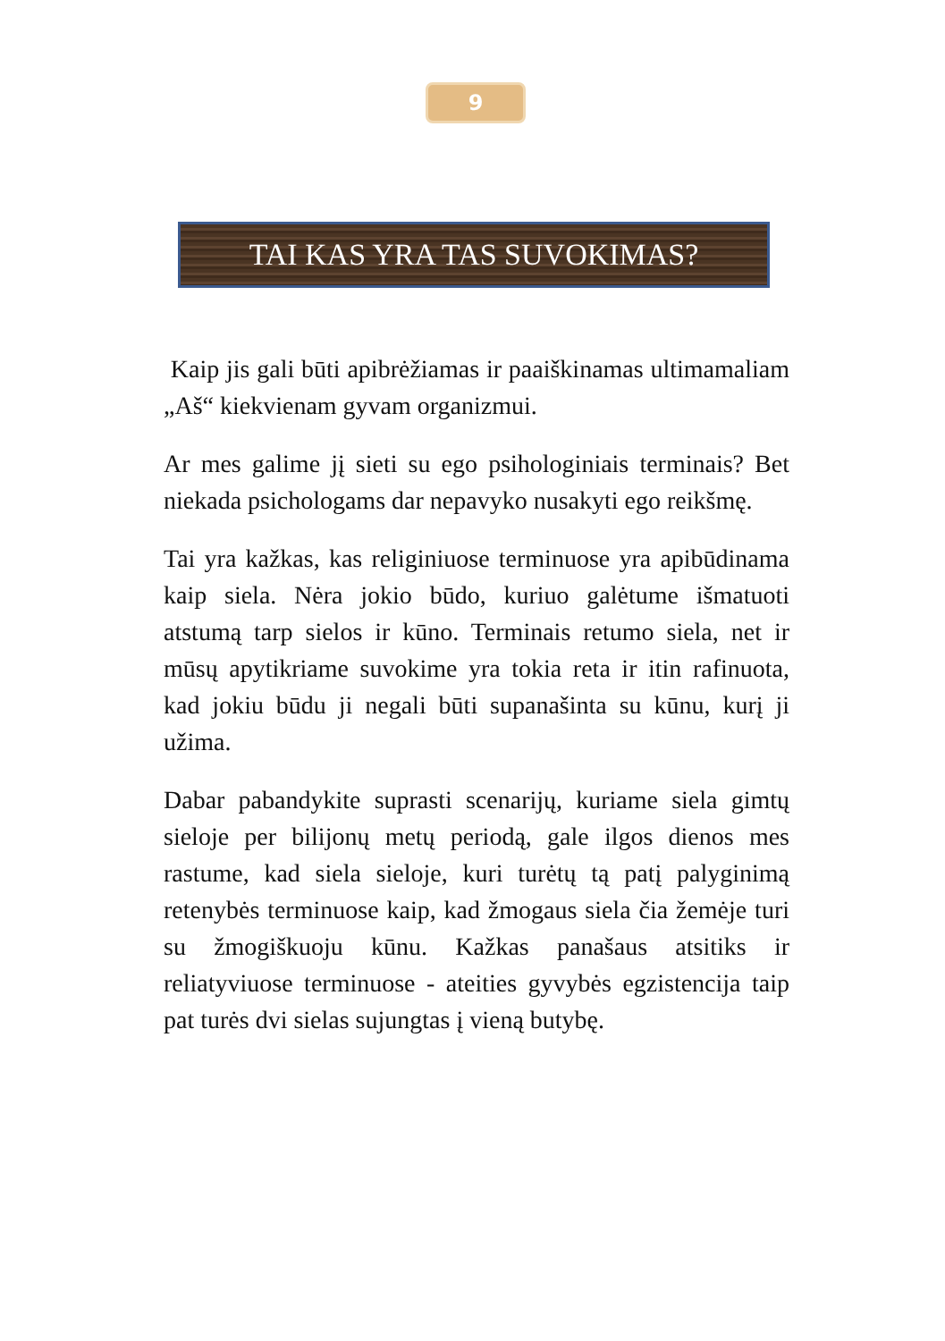9
TAI KAS YRA TAS SUVOKIMAS?
Kaip jis gali būti apibrėžiamas ir paaiškinamas ultimamaliam „Aš“ kiekvienam gyvam organizmui.
Ar mes galime jį sieti su ego psihologiniais terminais? Bet niekada psichologams dar nepavyko nusakyti ego reikšmę.
Tai yra kažkas, kas religiniuose terminuose yra apibūdinama kaip siela. Nėra jokio būdo, kuriuo galėtume išmatuoti atstumą tarp sielos ir kūno. Terminais retumo siela, net ir mūsų apytikriame suvokime yra tokia reta ir itin rafinuota, kad jokiu būdu ji negali būti supanašinta su kūnu, kurį ji užima.
Dabar pabandykite suprasti scenarijų, kuriame siela gimtų sieloje per bilijonų metų periodą, gale ilgos dienos mes rastume, kad siela sieloje, kuri turėtų tą patį palyginimą retenybės terminuose kaip, kad žmogaus siela čia žemėje turi su žmogiškuoju kūnu. Kažkas panašaus atsitiks ir reliatyviuose terminuose - ateities gyvybės egzistencija taip pat turės dvi sielas sujungtas į vieną butybę.